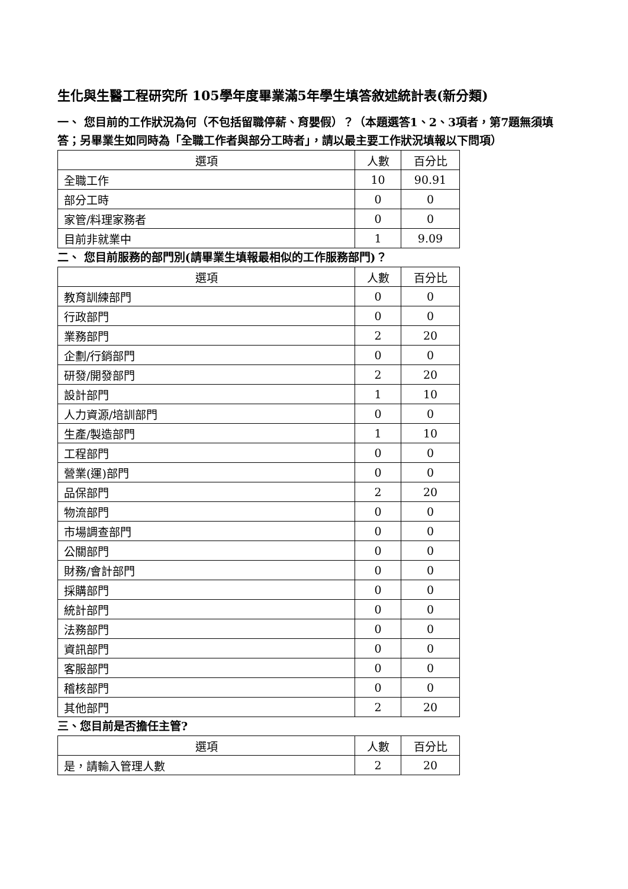生化與生醫工程研究所 105學年度畢業滿5年學生填答敘述統計表(新分類)
一、 您目前的工作狀況為何（不包括留職停薪、育嬰假）？（本題選答1、2、3項者，第7題無須填答；另畢業生如同時為「全職工作者與部分工時者」，請以最主要工作狀況填報以下問項）
| 選項 | 人數 | 百分比 |
| --- | --- | --- |
| 全職工作 | 10 | 90.91 |
| 部分工時 | 0 | 0 |
| 家管/料理家務者 | 0 | 0 |
| 目前非就業中 | 1 | 9.09 |
二、 您目前服務的部門別(請畢業生填報最相似的工作服務部門)？
| 選項 | 人數 | 百分比 |
| --- | --- | --- |
| 教育訓練部門 | 0 | 0 |
| 行政部門 | 0 | 0 |
| 業務部門 | 2 | 20 |
| 企劃/行銷部門 | 0 | 0 |
| 研發/開發部門 | 2 | 20 |
| 設計部門 | 1 | 10 |
| 人力資源/培訓部門 | 0 | 0 |
| 生產/製造部門 | 1 | 10 |
| 工程部門 | 0 | 0 |
| 營業(運)部門 | 0 | 0 |
| 品保部門 | 2 | 20 |
| 物流部門 | 0 | 0 |
| 市場調查部門 | 0 | 0 |
| 公關部門 | 0 | 0 |
| 財務/會計部門 | 0 | 0 |
| 採購部門 | 0 | 0 |
| 統計部門 | 0 | 0 |
| 法務部門 | 0 | 0 |
| 資訊部門 | 0 | 0 |
| 客服部門 | 0 | 0 |
| 稽核部門 | 0 | 0 |
| 其他部門 | 2 | 20 |
三、您目前是否擔任主管?
| 選項 | 人數 | 百分比 |
| --- | --- | --- |
| 是，請輸入管理人數 | 2 | 20 |